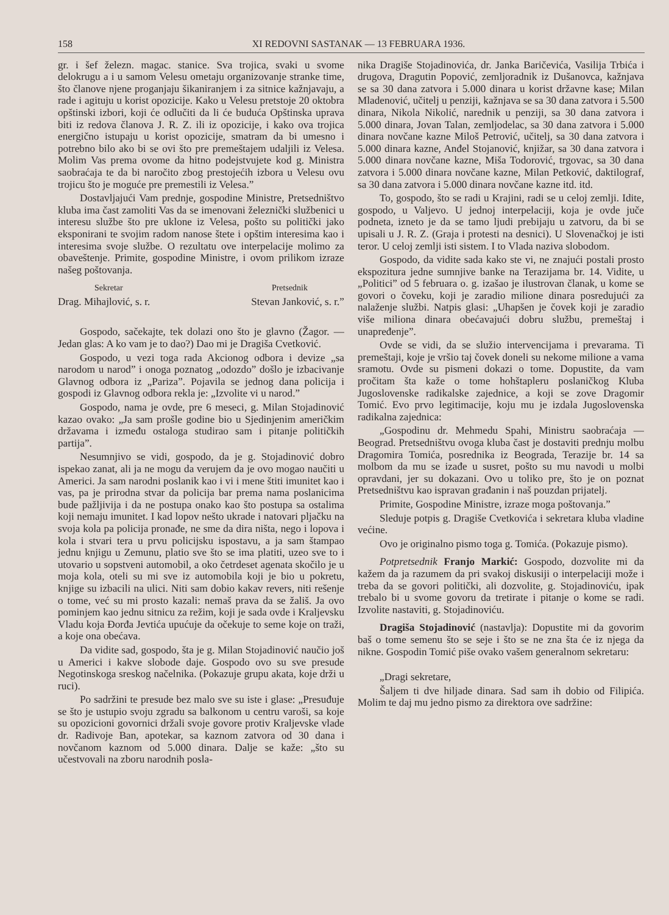158 XI REDOVNI SASTANAK — 13 FEBRUARA 1936.
gr. i šef železn. magac. stanice. Sva trojica, svaki u svome delokrugu a i u samom Velesu ometaju organizovanje stranke time, što članove njene proganjaju šikaniranjem i za sitnice kažnjavaju, a rade i agituju u korist opozicije. Kako u Velesu pretstoje 20 oktobra opštinski izbori, koji će odlučiti da li će buduća Opštinska uprava biti iz redova članova J. R. Z. ili iz opozicije, i kako ova trojica energično istupaju u korist opozicije, smatram da bi umesno i potrebno bilo ako bi se ovi što pre premeštajem udaljili iz Velesa. Molim Vas prema ovome da hitno podejstvujete kod g. Ministra saobraćaja te da bi naročito zbog prestojećih izbora u Velesu ovu trojicu što je moguće pre premestili iz Velesa.”
Dostavljajući Vam prednje, gospodine Ministre, Pretsedništvo kluba ima čast zamoliti Vas da se imenovani železnički službenici u interesu službe što pre uklone iz Velesa, pošto su politički jako eksponirani te svojim radom nanose štete i opštim interesima kao i interesima svoje službe. O rezultatu ove interpelacije molimo za obaveštenje. Primite, gospodine Ministre, i ovom prilikom izraze našeg poštovanja.
Sekretar Pretsednik
Drag. Mihajlović, s. r. Stevan Janković, s. r.”
Gospodo, sačekajte, tek dolazi ono što je glavno (Žagor. — Jedan glas: A ko vam je to dao?) Dao mi je Dragiša Cvetković.
Gospodo, u vezi toga rada Akcionog odbora i devize „sa narodom u narod” i onoga poznatog „odozdo” došlo je izbacivanje Glavnog odbora iz „Pariza”. Pojavila se jednog dana policija i gospodi iz Glavnog odbora rekla je: „Izvolite vi u narod.”
Gospodo, nama je ovde, pre 6 meseci, g. Milan Stojadinović kazao ovako: „Ja sam prošle godine bio u Sjedinjenim američkim državama i između ostaloga studirao sam i pitanje političkih partija”.
Nesumnjivo se vidi, gospodo, da je g. Stojadinović dobro ispekao zanat, ali ja ne mogu da verujem da je ovo mogao naučiti u Americi. Ja sam narodni poslanik kao i vi i mene štiti imunitet kao i vas, pa je prirodna stvar da policija bar prema nama poslanicima bude pažljivija i da ne postupa onako kao što postupa sa ostalima koji nemaju imunitet. I kad lopov nešto ukrade i natovari pljačku na svoja kola pa policija pronađe, ne sme da dira ništa, nego i lopova i kola i stvari tera u prvu policijsku ispostavu, a ja sam štampao jednu knjigu u Zemunu, platio sve što se ima platiti, uzeo sve to i utovario u sopstveni automobil, a oko četrdeset agenata skočilo je u moja kola, oteli su mi sve iz automobila koji je bio u pokretu, knjige su izbacili na ulici. Niti sam dobio kakav revers, niti rešenje o tome, već su mi prosto kazali: nemaš prava da se žališ. Ja ovo pominjem kao jednu sitnicu za režim, koji je sada ovde i Kraljevsku Vladu koja Đorđa Jevtića upućuje da očekuje to seme koje on traži, a koje ona obećava.
Da vidite sad, gospodo, šta je g. Milan Stojadinović naučio još u Americi i kakve slobode daje. Gospodo ovo su sve presude Negotinskoga sreskog načelnika. (Pokazuje grupu akata, koje drži u ruci).
Po sadržini te presude bez malo sve su iste i glase: „Presuđuje se što je ustupio svoju zgradu sa balkonom u centru varoši, sa koje su opozicioni govornici držali svoje govore protiv Kraljevske vlade dr. Radivoje Ban, apotekar, sa kaznom zatvora od 30 dana i novčanom kaznom od 5.000 dinara. Dalje se kaže: „što su učestvovali na zboru narodnih posla-
nika Dragiše Stojadinovića, dr. Janka Baričevića, Vasilija Trbića i drugova, Dragutin Popović, zemljoradnik iz Dušanovca, kažnjava se sa 30 dana zatvora i 5.000 dinara u korist državne kase; Milan Mladenović, učitelj u penziji, kažnjava se sa 30 dana zatvora i 5.500 dinara, Nikola Nikolić, narednik u penziji, sa 30 dana zatvora i 5.000 dinara, Jovan Talan, zemljodelac, sa 30 dana zatvora i 5.000 dinara novčane kazne Miloš Petrović, učitelj, sa 30 dana zatvora i 5.000 dinara kazne, Anđel Stojanović, knjižar, sa 30 dana zatvora i 5.000 dinara novčane kazne, Miša Todorović, trgovac, sa 30 dana zatvora i 5.000 dinara novčane kazne, Milan Petković, daktilograf, sa 30 dana zatvora i 5.000 dinara novčane kazne itd. itd.
To, gospodo, što se radi u Krajini, radi se u celoj zemlji. Idite, gospodo, u Valjevo. U jednoj interpelaciji, koja je ovde juče podneta, izneto je da se tamo ljudi prebijaju u zatvoru, da bi se upisali u J. R. Z. (Graja i protesti na desnici). U Slovenačkoj je isti teror. U celoj zemlji isti sistem. I to Vlada naziva slobodom.
Gospodo, da vidite sada kako ste vi, ne znajući postali prosto ekspozitura jedne sumnjive banke na Terazijama br. 14. Vidite, u „Politici” od 5 februara o. g. izašao je ilustrovan članak, u kome se govori o čoveku, koji je zaradio milione dinara posredujući za nalaženje službi. Natpis glasi: „Uhapšen je čovek koji je zaradio više miliona dinara obećavajući dobru službu, premeštaj i unapređenje”.
Ovde se vidi, da se služio intervencijama i prevarama. Ti premeštaji, koje je vršio taj čovek doneli su nekome milione a vama sramotu. Ovde su pismeni dokazi o tome. Dopustite, da vam pročitam šta kaže o tome hohštapleru poslaničkog Kluba Jugoslovenske radikalske zajednice, a koji se zove Dragomir Tomić. Evo prvo legitimacije, koju mu je izdala Jugoslovenska radikalna zajednica:
„Gospodinu dr. Mehmedu Spahi, Ministru saobraćaja — Beograd. Pretsedništvu ovoga kluba čast je dostaviti prednju molbu Dragomira Tomića, posrednika iz Beograda, Terazije br. 14 sa molbom da mu se izađe u susret, pošto su mu navodi u molbi opravdani, jer su dokazani. Ovo u toliko pre, što je on poznat Pretsedništvu kao ispravan građanin i naš pouzdan prijatelj.
Primite, Gospodine Ministre, izraze moga poštovanja.”
Sleduje potpis g. Dragiše Cvetkovića i sekretara kluba vladine većine.
Ovo je originalno pismo toga g. Tomića. (Pokazuje pismo).
Potpretsednik Franjo Markić: Gospodo, dozvolite mi da kažem da ja razumem da pri svakoj diskusiji o interpelaciji može i treba da se govori politički, ali dozvolite, g. Stojadinoviću, ipak trebalo bi u svome govoru da tretirate i pitanje o kome se radi. Izvolite nastaviti, g. Stojadinoviću.
Dragiša Stojadinović (nastavlja): Dopustite mi da govorim baš o tome semenu što se seje i što se ne zna šta će iz njega da nikne. Gospodin Tomić piše ovako vašem generalnom sekretaru:
„Dragi sekretare,
Šaljem ti dve hiljade dinara. Sad sam ih dobio od Filipića. Molim te daj mu jedno pismo za direktora ove sadržine: